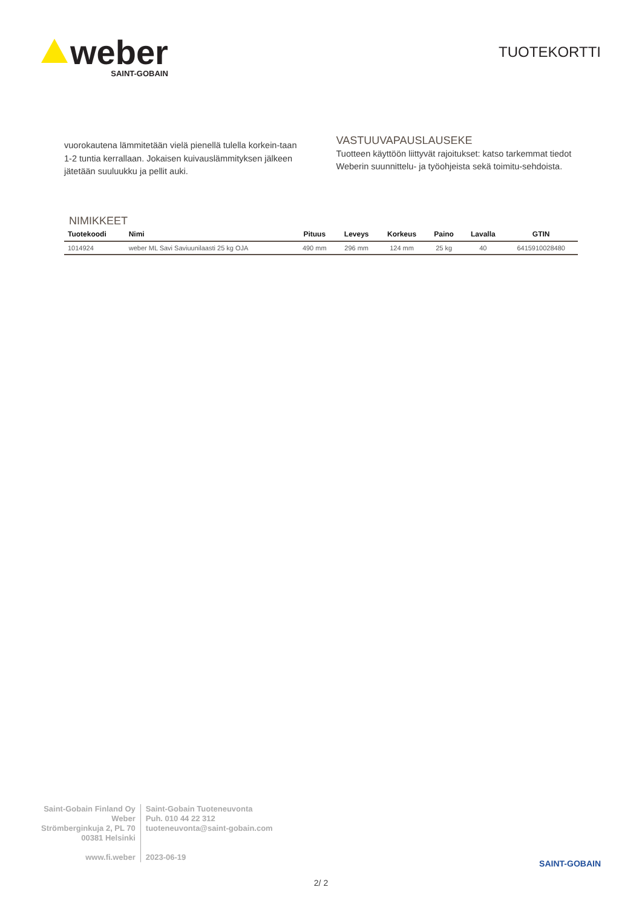weber
SAINT-GOBAIN
TUOTEKORTTI
vuorokautena lämmitetään vielä pienellä tulella korkein-taan 1-2 tuntia kerrallaan. Jokaisen kuivauslämmityksen jälkeen jätetään suuluukku ja pellit auki.
VASTUUVAPAUSLAUSEKE
Tuotteen käyttöön liittyvät rajoitukset: katso tarkemmat tiedot Weberin suunnittelu- ja työohjeista sekä toimitu-sehdoista.
NIMIKKEET
| Tuotekoodi | Nimi | Pituus | Leveys | Korkeus | Paino | Lavalla | GTIN |
| --- | --- | --- | --- | --- | --- | --- | --- |
| 1014924 | weber ML Savi Saviuunilaasti 25 kg OJA | 490 mm | 296 mm | 124 mm | 25 kg | 40 | 6415910028480 |
Saint-Gobain Finland Oy
Weber
Strömberginkuja 2, PL 70
00381 Helsinki
www.fi.weber
Saint-Gobain Tuoteneuvonta
Puh. 010 44 22 312
tuoteneuvonta@saint-gobain.com
2023-06-19
SAINT-GOBAIN
2/ 2